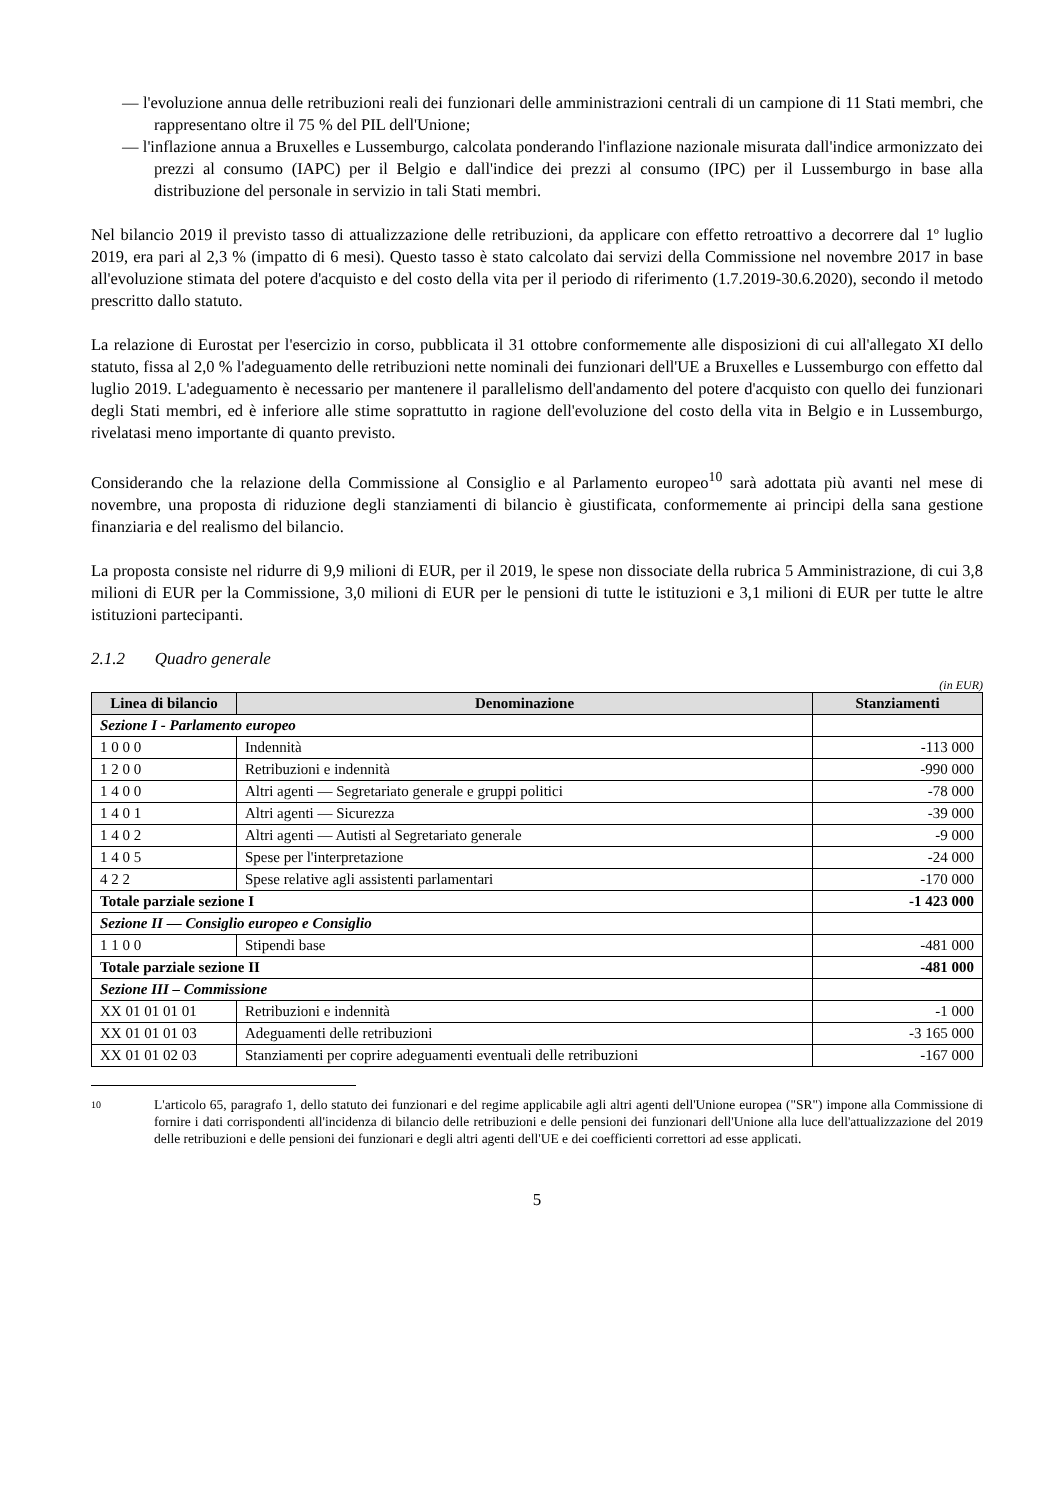— l'evoluzione annua delle retribuzioni reali dei funzionari delle amministrazioni centrali di un campione di 11 Stati membri, che rappresentano oltre il 75 % del PIL dell'Unione;
— l'inflazione annua a Bruxelles e Lussemburgo, calcolata ponderando l'inflazione nazionale misurata dall'indice armonizzato dei prezzi al consumo (IAPC) per il Belgio e dall'indice dei prezzi al consumo (IPC) per il Lussemburgo in base alla distribuzione del personale in servizio in tali Stati membri.
Nel bilancio 2019 il previsto tasso di attualizzazione delle retribuzioni, da applicare con effetto retroattivo a decorrere dal 1º luglio 2019, era pari al 2,3 % (impatto di 6 mesi). Questo tasso è stato calcolato dai servizi della Commissione nel novembre 2017 in base all'evoluzione stimata del potere d'acquisto e del costo della vita per il periodo di riferimento (1.7.2019-30.6.2020), secondo il metodo prescritto dallo statuto.
La relazione di Eurostat per l'esercizio in corso, pubblicata il 31 ottobre conformemente alle disposizioni di cui all'allegato XI dello statuto, fissa al 2,0 % l'adeguamento delle retribuzioni nette nominali dei funzionari dell'UE a Bruxelles e Lussemburgo con effetto dal luglio 2019. L'adeguamento è necessario per mantenere il parallelismo dell'andamento del potere d'acquisto con quello dei funzionari degli Stati membri, ed è inferiore alle stime soprattutto in ragione dell'evoluzione del costo della vita in Belgio e in Lussemburgo, rivelatasi meno importante di quanto previsto.
Considerando che la relazione della Commissione al Consiglio e al Parlamento europeo<sup>10</sup> sarà adottata più avanti nel mese di novembre, una proposta di riduzione degli stanziamenti di bilancio è giustificata, conformemente ai principi della sana gestione finanziaria e del realismo del bilancio.
La proposta consiste nel ridurre di 9,9 milioni di EUR, per il 2019, le spese non dissociate della rubrica 5 Amministrazione, di cui 3,8 milioni di EUR per la Commissione, 3,0 milioni di EUR per le pensioni di tutte le istituzioni e 3,1 milioni di EUR per tutte le altre istituzioni partecipanti.
2.1.2 Quadro generale
(in EUR)
| Linea di bilancio | Denominazione | Stanziamenti |
| --- | --- | --- |
| Sezione I - Parlamento europeo | | |
| 1 0 0 0 | Indennità | -113 000 |
| 1 2 0 0 | Retribuzioni e indennità | -990 000 |
| 1 4 0 0 | Altri agenti — Segretariato generale e gruppi politici | -78 000 |
| 1 4 0 1 | Altri agenti — Sicurezza | -39 000 |
| 1 4 0 2 | Altri agenti — Autisti al Segretariato generale | -9 000 |
| 1 4 0 5 | Spese per l'interpretazione | -24 000 |
| 4 2 2 | Spese relative agli assistenti parlamentari | -170 000 |
| Totale parziale sezione I | | -1 423 000 |
| Sezione II — Consiglio europeo e Consiglio | | |
| 1 1 0 0 | Stipendi base | -481 000 |
| Totale parziale sezione II | | -481 000 |
| Sezione III – Commissione | | |
| XX 01 01 01 01 | Retribuzioni e indennità | -1 000 |
| XX 01 01 01 03 | Adeguamenti delle retribuzioni | -3 165 000 |
| XX 01 01 02 03 | Stanziamenti per coprire adeguamenti eventuali delle retribuzioni | -167 000 |
10
L'articolo 65, paragrafo 1, dello statuto dei funzionari e del regime applicabile agli altri agenti dell'Unione europea ("SR") impone alla Commissione di fornire i dati corrispondenti all'incidenza di bilancio delle retribuzioni e delle pensioni dei funzionari dell'Unione alla luce dell'attualizzazione del 2019 delle retribuzioni e delle pensioni dei funzionari e degli altri agenti dell'UE e dei coefficienti correttori ad esse applicati.
5